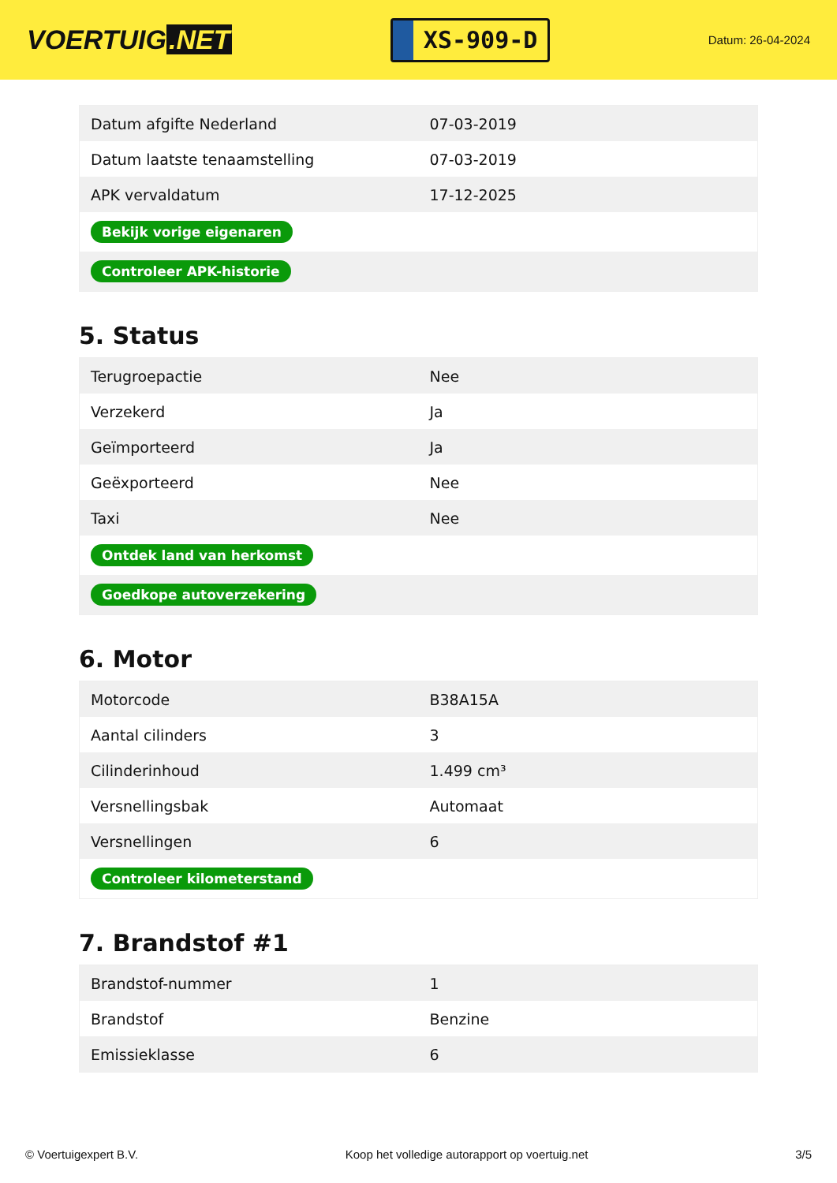VOERTUIG.NET
XS-909-D
Datum: 26-04-2024
| Datum afgifte Nederland | 07-03-2019 |
| Datum laatste tenaamstelling | 07-03-2019 |
| APK vervaldatum | 17-12-2025 |
| Bekijk vorige eigenaren | |
| Controleer APK-historie | |
5. Status
| Terugroepactie | Nee |
| Verzekerd | Ja |
| Geïmporteerd | Ja |
| Geëxporteerd | Nee |
| Taxi | Nee |
| Ontdek land van herkomst | |
| Goedkope autoverzekering | |
6. Motor
| Motorcode | B38A15A |
| Aantal cilinders | 3 |
| Cilinderinhoud | 1.499 cm³ |
| Versnellingsbak | Automaat |
| Versnellingen | 6 |
| Controleer kilometerstand | |
7. Brandstof #1
| Brandstof-nummer | 1 |
| Brandstof | Benzine |
| Emissieklasse | 6 |
© Voertuigexpert B.V. Koop het volledige autorapport op voertuig.net 3/5